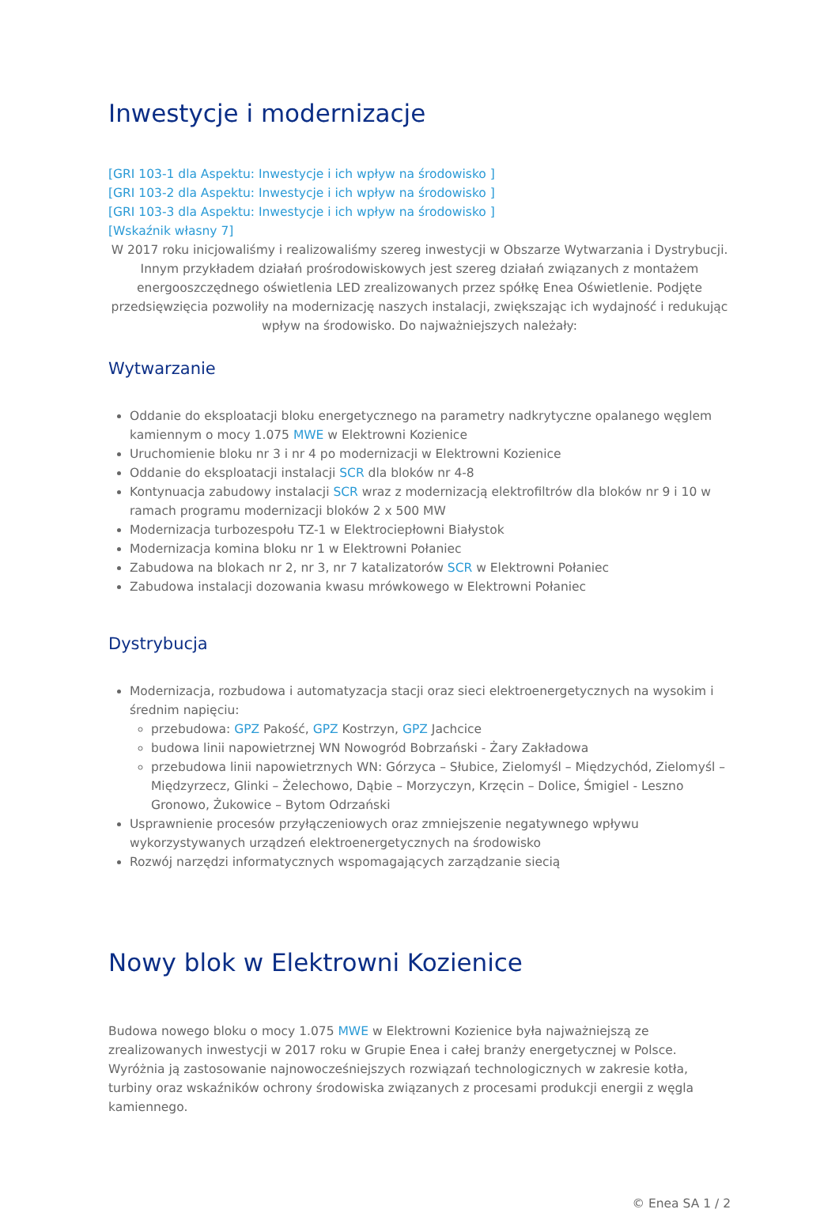Inwestycje i modernizacje
[GRI 103-1 dla Aspektu: Inwestycje i ich wpływ na środowisko ]
[GRI 103-2 dla Aspektu: Inwestycje i ich wpływ na środowisko ]
[GRI 103-3 dla Aspektu: Inwestycje i ich wpływ na środowisko ]
[Wskaźnik własny 7]
W 2017 roku inicjowaliśmy i realizowaliśmy szereg inwestycji w Obszarze Wytwarzania i Dystrybucji. Innym przykładem działań prośrodowiskowych jest szereg działań związanych z montażem energooszczędnego oświetlenia LED zrealizowanych przez spółkę Enea Oświetlenie. Podjęte przedsięwzięcia pozwoliły na modernizację naszych instalacji, zwiększając ich wydajność i redukując wpływ na środowisko. Do najważniejszych należały:
Wytwarzanie
Oddanie do eksploatacji bloku energetycznego na parametry nadkrytyczne opalanego węglem kamiennym o mocy 1.075 MWE w Elektrowni Kozienice
Uruchomienie bloku nr 3 i nr 4 po modernizacji w Elektrowni Kozienice
Oddanie do eksploatacji instalacji SCR dla bloków nr 4-8
Kontynuacja zabudowy instalacji SCR wraz z modernizacją elektrofiltrów dla bloków nr 9 i 10 w ramach programu modernizacji bloków 2 x 500 MW
Modernizacja turbozespołu TZ-1 w Elektrociepłowni Białystok
Modernizacja komina bloku nr 1 w Elektrowni Połaniec
Zabudowa na blokach nr 2, nr 3, nr 7 katalizatorów SCR w Elektrowni Połaniec
Zabudowa instalacji dozowania kwasu mrówkowego w Elektrowni Połaniec
Dystrybucja
Modernizacja, rozbudowa i automatyzacja stacji oraz sieci elektroenergetycznych na wysokim i średnim napięciu:
przebudowa: GPZ Pakość, GPZ Kostrzyn, GPZ Jachcice
budowa linii napowietrznej WN Nowogród Bobrzański - Żary Zakładowa
przebudowa linii napowietrznych WN: Górzyca – Słubice, Zielomyśl – Międzychód, Zielomyśl – Międzyrzecz, Glinki – Żelechowo, Dąbie – Morzyczyn, Krzęcin – Dolice, Śmigiel - Leszno Gronowo, Żukowice – Bytom Odrzański
Usprawnienie procesów przyłączeniowych oraz zmniejszenie negatywnego wpływu wykorzystywanych urządzeń elektroenergetycznych na środowisko
Rozwój narzędzi informatycznych wspomagających zarządzanie siecią
Nowy blok w Elektrowni Kozienice
Budowa nowego bloku o mocy 1.075 MWE w Elektrowni Kozienice była najważniejszą ze zrealizowanych inwestycji w 2017 roku w Grupie Enea i całej branży energetycznej w Polsce. Wyróżnia ją zastosowanie najnowocześniejszych rozwiązań technologicznych w zakresie kotła, turbiny oraz wskaźników ochrony środowiska związanych z procesami produkcji energii z węgla kamiennego.
© Enea SA 1 / 2